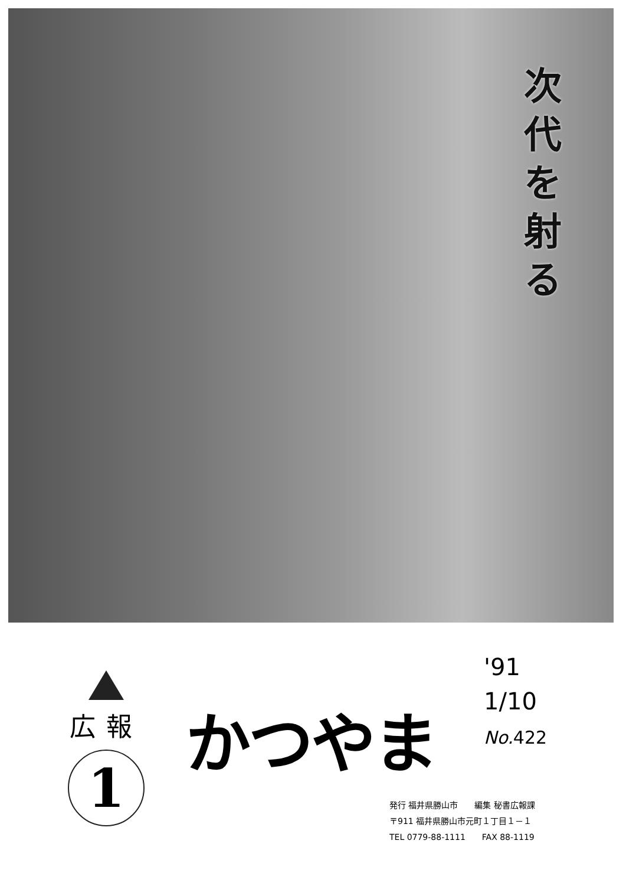次
代
を
射
る
広報
1
かつやま
'91
1/10
No. 422
発行 福井県勝山市　　編集 秘書広報課
〒911 福井県勝山市元町１丁目１－１
TEL 0779-88-1111　　FAX 88-1119